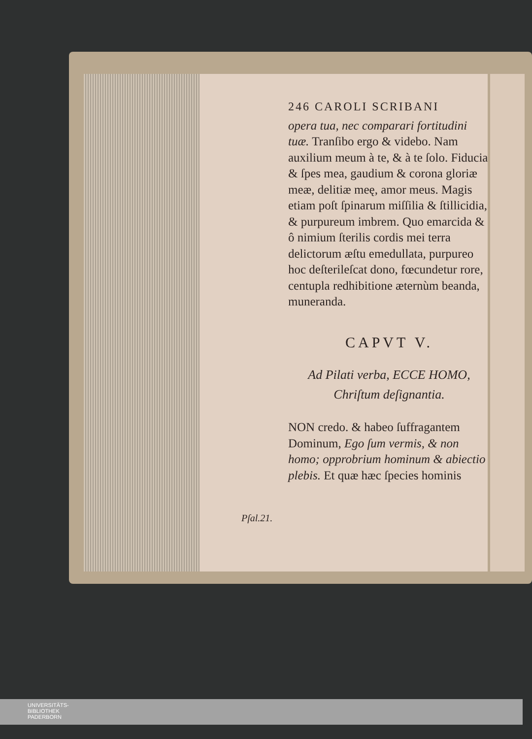246 CAROLI SCRIBANI
opera tua, nec comparari fortitudini tuæ. Tranſibo ergo & videbo. Nam auxilium meum à te, & à te ſolo. Fiducia & ſpes mea, gaudium & corona gloriæ meæ, delitiæ meę, amor meus. Magis etiam poſt ſpinarum miſſilia & ſtillicidia, & purpureum imbrem. Quo emarcida & ô nimium ſterilis cordis mei terra delictorum æſtu emedullata, purpureo hoc deſterileſcat dono, fœcundetur rore, centupla redhibitione æternùm beanda, muneranda.
CAPVT V.
Ad Pilati verba, ECCE HOMO, Chriſtum deſignantia.
NON credo. & habeo ſuffragantem Dominum, Ego ſum vermis, & non homo; opprobrium hominum & abiectio plebis. Et quæ hæc ſpecies hominis
Pſal.21.
UNIVERSITÄTS-
BIBLIOTHEK
PADERBORN